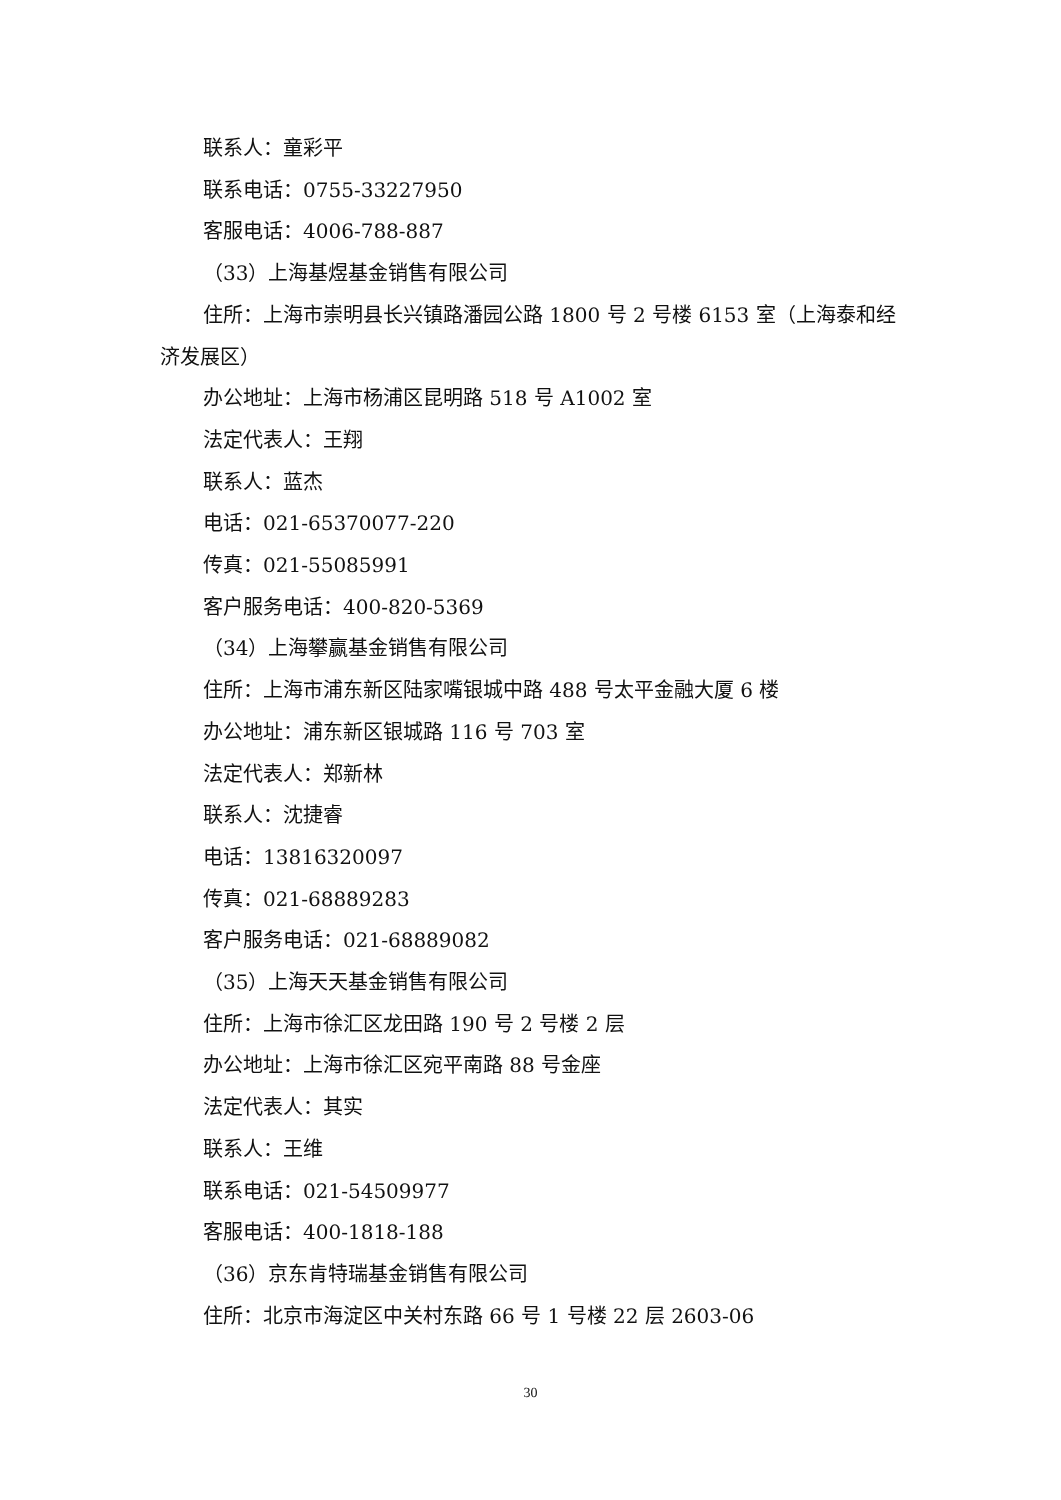联系人：童彩平
联系电话：0755-33227950
客服电话：4006-788-887
（33）上海基煜基金销售有限公司
住所：上海市崇明县长兴镇路潘园公路 1800 号 2 号楼 6153 室（上海泰和经济发展区）
办公地址：上海市杨浦区昆明路 518 号 A1002 室
法定代表人：王翔
联系人：蓝杰
电话：021-65370077-220
传真：021-55085991
客户服务电话：400-820-5369
（34）上海攀赢基金销售有限公司
住所：上海市浦东新区陆家嘴银城中路 488 号太平金融大厦 6 楼
办公地址：浦东新区银城路 116 号 703 室
法定代表人：郑新林
联系人：沈捷睿
电话：13816320097
传真：021-68889283
客户服务电话：021-68889082
（35）上海天天基金销售有限公司
住所：上海市徐汇区龙田路 190 号 2 号楼 2 层
办公地址：上海市徐汇区宛平南路 88 号金座
法定代表人：其实
联系人：王维
联系电话：021-54509977
客服电话：400-1818-188
（36）京东肯特瑞基金销售有限公司
住所：北京市海淀区中关村东路 66 号 1 号楼 22 层 2603-06
30